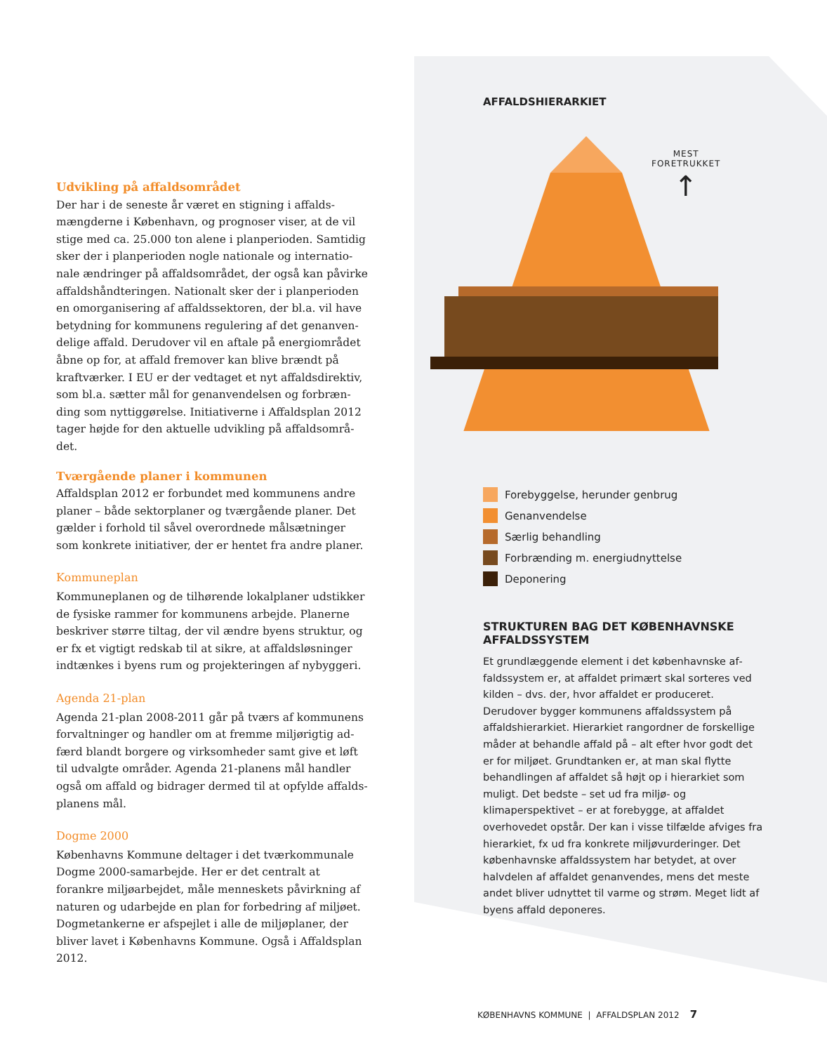Udvikling på affaldsområdet
Der har i de seneste år været en stigning i affalds­mængderne i København, og prognoser viser, at de vil stige med ca. 25.000 ton alene i planperioden. Samtidig sker der i planperioden nogle nationale og internatio­nale ændringer på affaldsområdet, der også kan påvirke affaldshåndteringen. Nationalt sker der i planperioden en omorganisering af affaldssektoren, der bl.a. vil have betydning for kommunens regulering af det genanven­delige affald. Derudover vil en aftale på energiområdet åbne op for, at affald fremover kan blive brændt på kraftværker. I EU er der vedtaget et nyt affaldsdirektiv, som bl.a. sætter mål for genanvendelsen og forbræn­ding som nyttiggørelse. Initiativerne i Affaldsplan 2012 tager højde for den aktuelle udvikling på affaldsområ­det.
Tværgående planer i kommunen
Affaldsplan 2012 er forbundet med kommunens andre planer – både sektorplaner og tværgående planer. Det gælder i forhold til såvel overordnede målsætninger som konkrete initiativer, der er hentet fra andre planer.
Kommuneplan
Kommuneplanen og de tilhørende lokalplaner udstik­ker de fysiske rammer for kommunens arbejde. Planer­ne beskriver større tiltag, der vil ændre byens struktur, og er fx et vigtigt redskab til at sikre, at affaldsløsninger indtænkes i byens rum og projekteringen af nybyggeri.
Agenda 21-plan
Agenda 21-plan 2008-2011 går på tværs af kommunens forvaltninger og handler om at fremme miljørigtig ad­færd blandt borgere og virksomheder samt give et løft til udvalgte områder. Agenda 21-planens mål handler også om affald og bidrager dermed til at opfylde affalds­planens mål.
Dogme 2000
Københavns Kommune deltager i det tværkommunale Dogme 2000-samarbejde. Her er det centralt at forankre miljøarbejdet, måle menneskets påvirkning af naturen og udarbejde en plan for forbedring af miljøet. Dogme­tankerne er afspejlet i alle de miljøplaner, der bliver lavet i Københavns Kommune. Også i Affaldsplan 2012.
AFFALDSHIERARKIET
MEST
FORETRUKKET
↑
Forebyggelse, herunder genbrug
Genanvendelse
Særlig behandling
Forbrænding m. energiudnyttelse
Deponering
STRUKTUREN BAG DET KØBENHAVNSKE AFFALDSSYSTEM
Et grundlæggende element i det københavnske af­faldssystem er, at affaldet primært skal sorteres ved kilden – dvs. der, hvor affaldet er produceret. Derudover bygger kommunens affaldssystem på affaldshierarkiet. Hierarkiet rangordner de forskellige måder at behandle affald på – alt efter hvor godt det er for miljøet. Grund­tanken er, at man skal flytte behandlingen af affaldet så højt op i hierarkiet som muligt. Det bedste – set ud fra miljø- og klimaperspektivet – er at forebygge, at affaldet overhovedet opstår. Der kan i visse tilfælde af­viges fra hierarkiet, fx ud fra konkrete miljøvurderinger. Det københavnske affaldssystem har betydet, at over halvdelen af affaldet genanvendes, mens det meste andet bliver udnyttet til varme og strøm. Meget lidt af byens affald deponeres.
KØBENHAVNS KOMMUNE | AFFALDSPLAN 2012 7